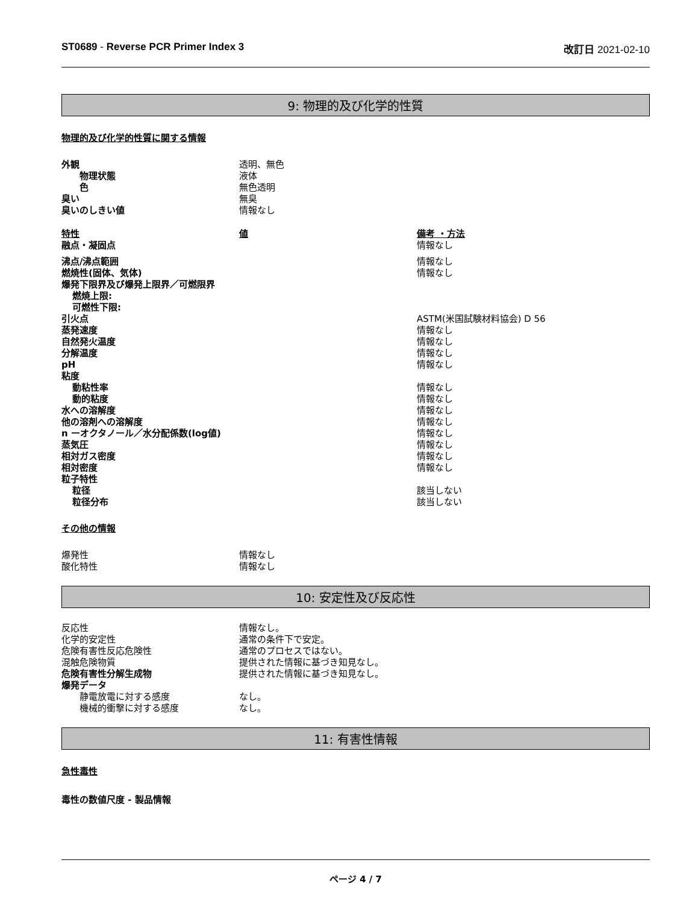ST0689 - Reverse PCR Primer Index 3 改訂日 2021-02-10
9: 物理的及び化学的性質
物理的及び化学的性質に関する情報
| 外観 | 透明、無色 |
| 物理状態 | 液体 |
| 色 | 無色透明 |
| 臭い | 無臭 |
| 臭いのしきい値 | 情報なし |
| 特性 | 値 | 備考 ・方法 |
| --- | --- | --- |
| 融点・凝固点 | | 情報なし |
| 沸点/沸点範囲 | | 情報なし |
| 燃焼性(固体、気体) | | 情報なし |
| 爆発下限界及び爆発上限界／可燃限界 | | |
| 燃焼上限: | | |
| 可燃性下限: | | |
| 引火点 | | ASTM(米国試験材料協会) D 56 |
| 蒸発速度 | | 情報なし |
| 自然発火温度 | | 情報なし |
| 分解温度 | | 情報なし |
| pH | | 情報なし |
| 粘度 | | |
| 動粘性率 | | 情報なし |
| 動的粘度 | | 情報なし |
| 水への溶解度 | | 情報なし |
| 他の溶剤への溶解度 | | 情報なし |
| n ーオクタノール／水分配係数(log値) | | 情報なし |
| 蒸気圧 | | 情報なし |
| 相対ガス密度 | | 情報なし |
| 相対密度 | | 情報なし |
| 粒子特性 | | |
| 粒径 | | 該当しない |
| 粒径分布 | | 該当しない |
その他の情報
| 爆発性 | 情報なし |
| 酸化特性 | 情報なし |
10: 安定性及び反応性
| 反応性 | 情報なし。 |
| 化学的安定性 | 通常の条件下で安定。 |
| 危険有害性反応危険性 | 通常のプロセスではない。 |
| 混触危険物質 | 提供された情報に基づき知見なし。 |
| 危険有害性分解生成物 | 提供された情報に基づき知見なし。 |
| 爆発データ | |
| 静電放電に対する感度 | なし。 |
| 機械的衝撃に対する感度 | なし。 |
11: 有害性情報
急性毒性
毒性の数値尺度 - 製品情報
ページ 4 / 7